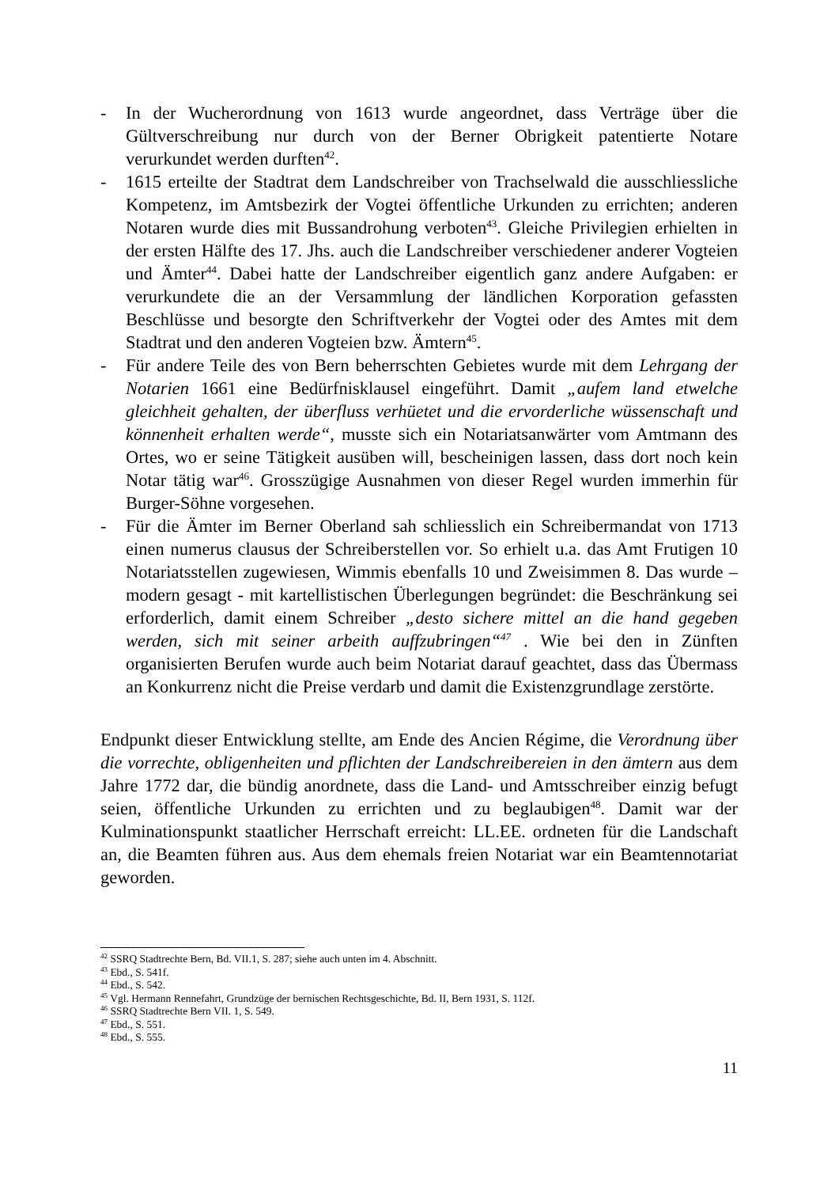- In der Wucherordnung von 1613 wurde angeordnet, dass Verträge über die Gültverschreibung nur durch von der Berner Obrigkeit patentierte Notare verurkundet werden durften<sup>42</sup>.
- 1615 erteilte der Stadtrat dem Landschreiber von Trachselwald die ausschliessliche Kompetenz, im Amtsbezirk der Vogtei öffentliche Urkunden zu errichten; anderen Notaren wurde dies mit Bussandrohung verboten<sup>43</sup>. Gleiche Privilegien erhielten in der ersten Hälfte des 17. Jhs. auch die Landschreiber verschiedener anderer Vogteien und Ämter<sup>44</sup>. Dabei hatte der Landschreiber eigentlich ganz andere Aufgaben: er verurkundete die an der Versammlung der ländlichen Korporation gefassten Beschlüsse und besorgte den Schriftverkehr der Vogtei oder des Amtes mit dem Stadtrat und den anderen Vogteien bzw. Ämtern<sup>45</sup>.
- Für andere Teile des von Bern beherrschten Gebietes wurde mit dem Lehrgang der Notarien 1661 eine Bedürfnisklausel eingeführt. Damit „aufem land etwelche gleichheit gehalten, der überfluss verhüetet und die ervorderliche wüssenschaft und könnenheit erhalten werde“, musste sich ein Notariatsanwärter vom Amtmann des Ortes, wo er seine Tätigkeit ausüben will, bescheinigen lassen, dass dort noch kein Notar tätig war<sup>46</sup>. Grosszügige Ausnahmen von dieser Regel wurden immerhin für Burger-Söhne vorgesehen.
- Für die Ämter im Berner Oberland sah schliesslich ein Schreibermandat von 1713 einen numerus clausus der Schreiberstellen vor. So erhielt u.a. das Amt Frutigen 10 Notariatsstellen zugewiesen, Wimmis ebenfalls 10 und Zweisimmen 8. Das wurde – modern gesagt - mit kartellistischen Überlegungen begründet: die Beschränkung sei erforderlich, damit einem Schreiber „desto sichere mittel an die hand gegeben werden, sich mit seiner arbeith auffzubringen“<sup>47</sup> . Wie bei den in Zünften organisierten Berufen wurde auch beim Notariat darauf geachtet, dass das Übermass an Konkurrenz nicht die Preise verdarb und damit die Existenzgrundlage zerstörte.
Endpunkt dieser Entwicklung stellte, am Ende des Ancien Régime, die Verordnung über die vorrechte, obligenheiten und pflichten der Landschreibereien in den ämtern aus dem Jahre 1772 dar, die bündig anordnete, dass die Land- und Amtsschreiber einzig befugt seien, öffentliche Urkunden zu errichten und zu beglaubigen<sup>48</sup>. Damit war der Kulminationspunkt staatlicher Herrschaft erreicht: LL.EE. ordneten für die Landschaft an, die Beamten führen aus. Aus dem ehemals freien Notariat war ein Beamtennotariat geworden.
<sup>42</sup> SSRQ Stadtrechte Bern, Bd. VII.1, S. 287; siehe auch unten im 4. Abschnitt.
<sup>43</sup> Ebd., S. 541f.
<sup>44</sup> Ebd., S. 542.
<sup>45</sup> Vgl. Hermann Rennefahrt, Grundzüge der bernischen Rechtsgeschichte, Bd. II, Bern 1931, S. 112f.
<sup>46</sup> SSRQ Stadtrechte Bern VII. 1, S. 549.
<sup>47</sup> Ebd., S. 551.
<sup>48</sup> Ebd., S. 555.
11